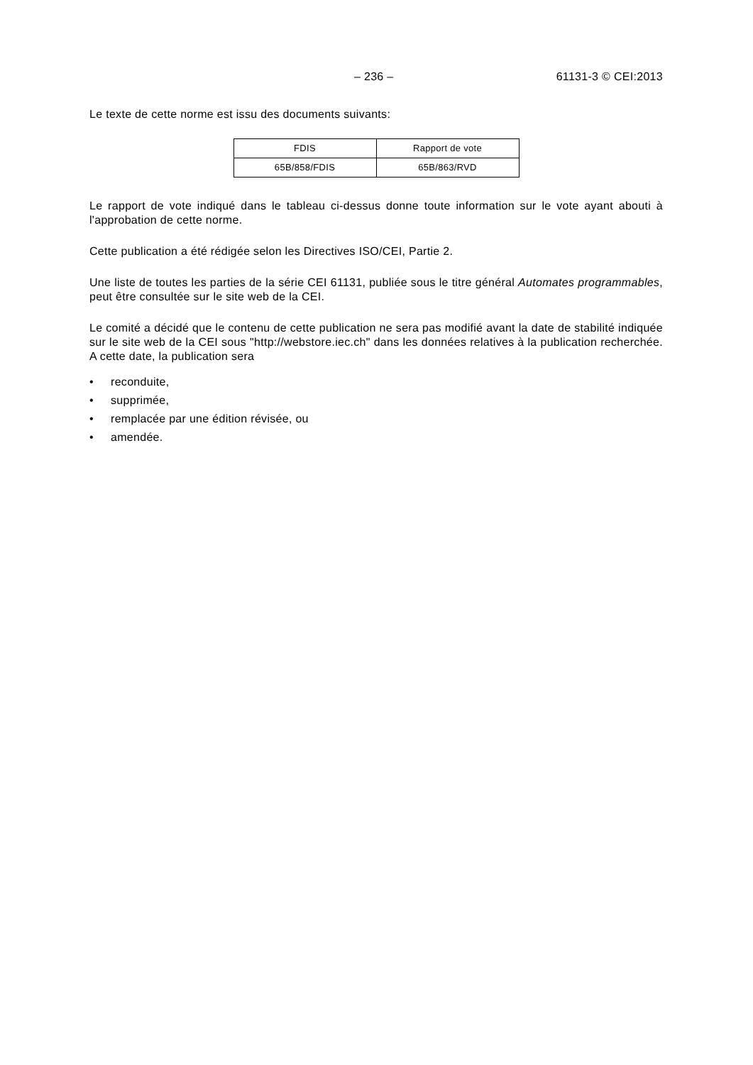– 236 – 61131-3 © CEI:2013
Le texte de cette norme est issu des documents suivants:
| FDIS | Rapport de vote |
| 65B/858/FDIS | 65B/863/RVD |
Le rapport de vote indiqué dans le tableau ci-dessus donne toute information sur le vote ayant abouti à l'approbation de cette norme.
Cette publication a été rédigée selon les Directives ISO/CEI, Partie 2.
Une liste de toutes les parties de la série CEI 61131, publiée sous le titre général Automates programmables, peut être consultée sur le site web de la CEI.
Le comité a décidé que le contenu de cette publication ne sera pas modifié avant la date de stabilité indiquée sur le site web de la CEI sous "http://webstore.iec.ch" dans les données relatives à la publication recherchée. A cette date, la publication sera
• reconduite,
• supprimée,
• remplacée par une édition révisée, ou
• amendée.